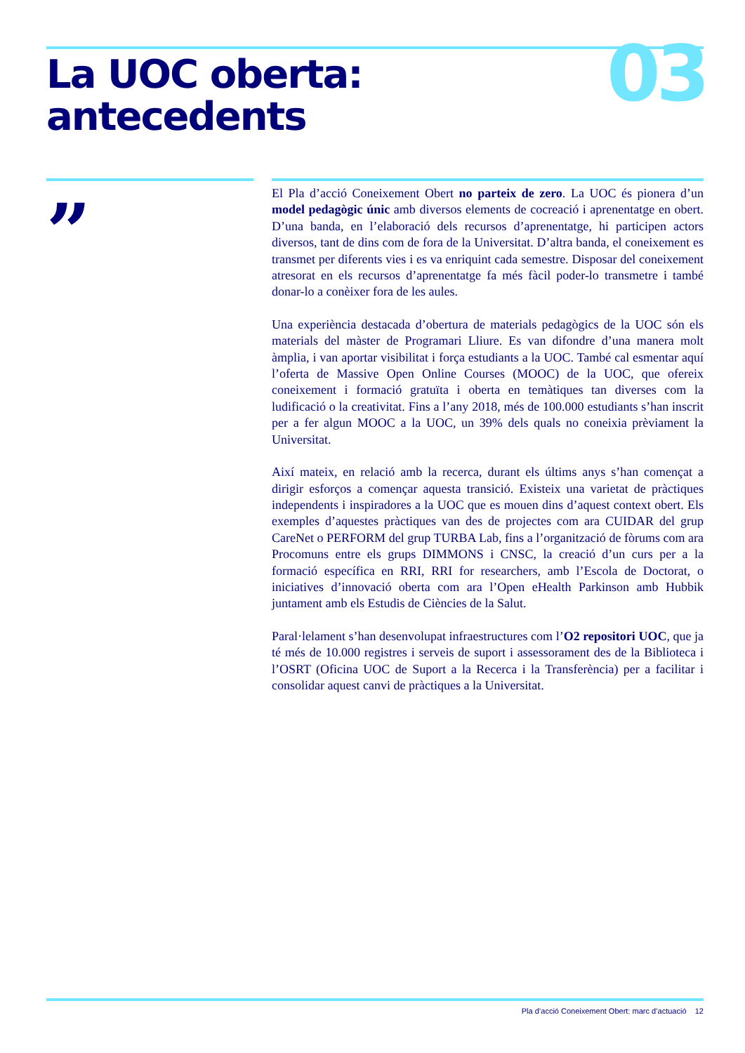La UOC oberta:
antecedents
03
”
El Pla d’acció Coneixement Obert no parteix de zero. La UOC és pionera d’un model pedagògic únic amb diversos elements de cocreació i aprenentatge en obert. D’una banda, en l’elaboració dels recursos d’aprenentatge, hi participen actors diversos, tant de dins com de fora de la Universitat. D’altra banda, el coneixement es transmet per diferents vies i es va enriquint cada semestre. Disposar del coneixement atresorat en els recursos d’aprenentatge fa més fàcil poder-lo transmetre i també donar-lo a conèixer fora de les aules.
Una experiència destacada d’obertura de materials pedagògics de la UOC són els materials del màster de Programari Lliure. Es van difondre d’una manera molt àmplia, i van aportar visibilitat i força estudiants a la UOC. També cal esmentar aquí l’oferta de Massive Open Online Courses (MOOC) de la UOC, que ofereix coneixement i formació gratuïta i oberta en temàtiques tan diverses com la ludificació o la creativitat. Fins a l’any 2018, més de 100.000 estudiants s’han inscrit per a fer algun MOOC a la UOC, un 39% dels quals no coneixia prèviament la Universitat.
Així mateix, en relació amb la recerca, durant els últims anys s’han començat a dirigir esforços a començar aquesta transició. Existeix una varietat de pràctiques independents i inspiradores a la UOC que es mouen dins d’aquest context obert. Els exemples d’aquestes pràctiques van des de projectes com ara CUIDAR del grup CareNet o PERFORM del grup TURBA Lab, fins a l’organització de fòrums com ara Procomuns entre els grups DIMMONS i CNSC, la creació d’un curs per a la formació específica en RRI, RRI for researchers, amb l’Escola de Doctorat, o iniciatives d’innovació oberta com ara l’Open eHealth Parkinson amb Hubbik juntament amb els Estudis de Ciències de la Salut.
Paral·lelament s’han desenvolupat infraestructures com l’O2 repositori UOC, que ja té més de 10.000 registres i serveis de suport i assessorament des de la Biblioteca i l’OSRT (Oficina UOC de Suport a la Recerca i la Transferència) per a facilitar i consolidar aquest canvi de pràctiques a la Universitat.
Pla d’acció Coneixement Obert: marc d’actuació 12